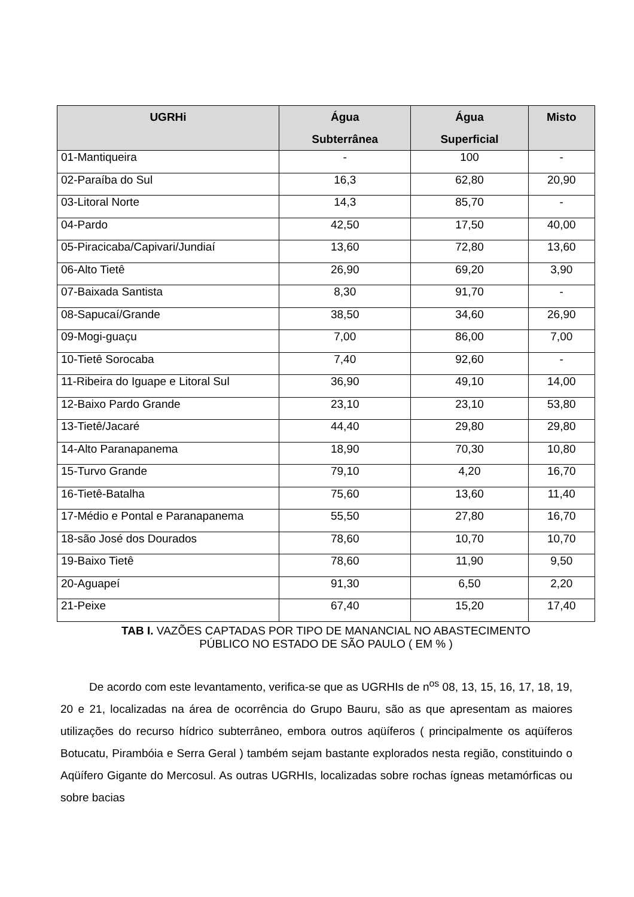| UGRHi | Água Subterrânea | Água Superficial | Misto |
| --- | --- | --- | --- |
| 01-Mantiqueira | - | 100 | - |
| 02-Paraíba do Sul | 16,3 | 62,80 | 20,90 |
| 03-Litoral Norte | 14,3 | 85,70 | - |
| 04-Pardo | 42,50 | 17,50 | 40,00 |
| 05-Piracicaba/Capivari/Jundiaí | 13,60 | 72,80 | 13,60 |
| 06-Alto Tietê | 26,90 | 69,20 | 3,90 |
| 07-Baixada Santista | 8,30 | 91,70 | - |
| 08-Sapucaí/Grande | 38,50 | 34,60 | 26,90 |
| 09-Mogi-guaçu | 7,00 | 86,00 | 7,00 |
| 10-Tietê Sorocaba | 7,40 | 92,60 | - |
| 11-Ribeira do Iguape e Litoral Sul | 36,90 | 49,10 | 14,00 |
| 12-Baixo Pardo Grande | 23,10 | 23,10 | 53,80 |
| 13-Tietê/Jacaré | 44,40 | 29,80 | 29,80 |
| 14-Alto Paranapanema | 18,90 | 70,30 | 10,80 |
| 15-Turvo Grande | 79,10 | 4,20 | 16,70 |
| 16-Tietê-Batalha | 75,60 | 13,60 | 11,40 |
| 17-Médio e Pontal e Paranapanema | 55,50 | 27,80 | 16,70 |
| 18-são José dos Dourados | 78,60 | 10,70 | 10,70 |
| 19-Baixo Tietê | 78,60 | 11,90 | 9,50 |
| 20-Aguapeí | 91,30 | 6,50 | 2,20 |
| 21-Peixe | 67,40 | 15,20 | 17,40 |
TAB I. VAZÕES CAPTADAS POR TIPO DE MANANCIAL NO ABASTECIMENTO
PÚBLICO NO ESTADO DE SÃO PAULO ( EM % )
De acordo com este levantamento, verifica-se que as UGRHIs de n<sup>os</sup> 08, 13, 15, 16, 17, 18, 19, 20 e 21, localizadas na área de ocorrência do Grupo Bauru, são as que apresentam as maiores utilizações do recurso hídrico subterrâneo, embora outros aqüíferos ( principalmente os aqüíferos Botucatu, Pirambóia e Serra Geral ) também sejam bastante explorados nesta região, constituindo o Aqüífero Gigante do Mercosul. As outras UGRHIs, localizadas sobre rochas ígneas metamórficas ou sobre bacias